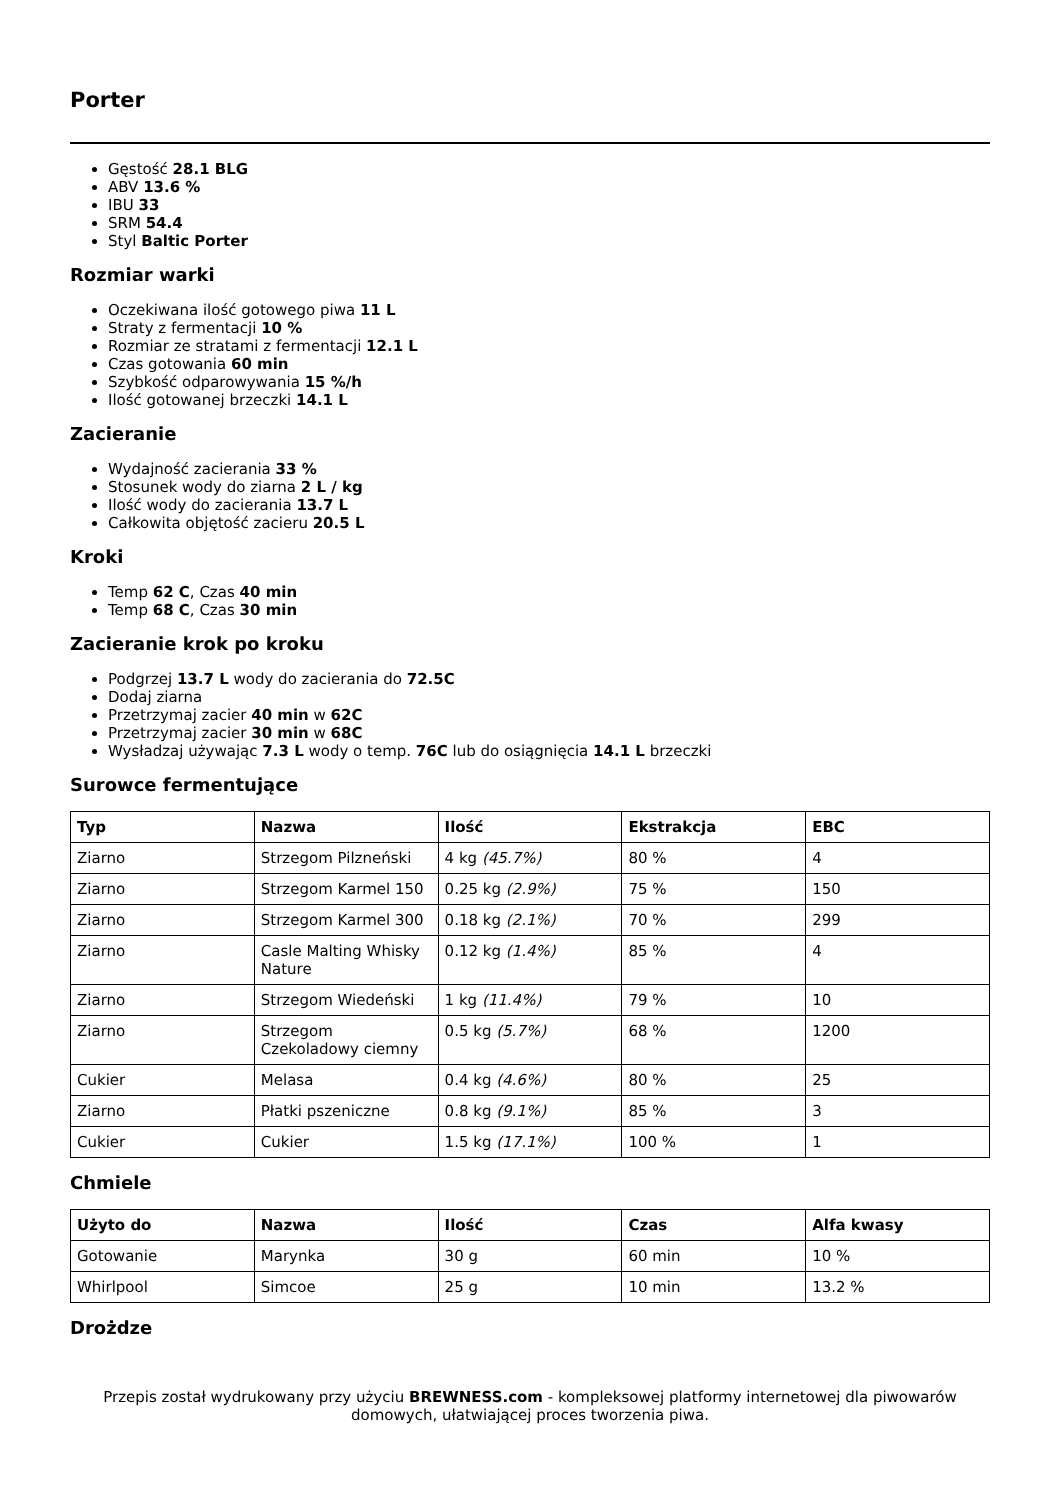Porter
Gęstość 28.1 BLG
ABV 13.6 %
IBU 33
SRM 54.4
Styl Baltic Porter
Rozmiar warki
Oczekiwana ilość gotowego piwa 11 L
Straty z fermentacji 10 %
Rozmiar ze stratami z fermentacji 12.1 L
Czas gotowania 60 min
Szybkość odparowywania 15 %/h
Ilość gotowanej brzeczki 14.1 L
Zacieranie
Wydajność zacierania 33 %
Stosunek wody do ziarna 2 L / kg
Ilość wody do zacierania 13.7 L
Całkowita objętość zacieru 20.5 L
Kroki
Temp 62 C, Czas 40 min
Temp 68 C, Czas 30 min
Zacieranie krok po kroku
Podgrzej 13.7 L wody do zacierania do 72.5C
Dodaj ziarna
Przetrzymaj zacier 40 min w 62C
Przetrzymaj zacier 30 min w 68C
Wysładzaj używając 7.3 L wody o temp. 76C lub do osiągnięcia 14.1 L brzeczki
Surowce fermentujące
| Typ | Nazwa | Ilość | Ekstrakcja | EBC |
| --- | --- | --- | --- | --- |
| Ziarno | Strzegom Pilzneński | 4 kg (45.7%) | 80 % | 4 |
| Ziarno | Strzegom Karmel 150 | 0.25 kg (2.9%) | 75 % | 150 |
| Ziarno | Strzegom Karmel 300 | 0.18 kg (2.1%) | 70 % | 299 |
| Ziarno | Casle Malting Whisky Nature | 0.12 kg (1.4%) | 85 % | 4 |
| Ziarno | Strzegom Wiedeński | 1 kg (11.4%) | 79 % | 10 |
| Ziarno | Strzegom Czekoladowy ciemny | 0.5 kg (5.7%) | 68 % | 1200 |
| Cukier | Melasa | 0.4 kg (4.6%) | 80 % | 25 |
| Ziarno | Płatki pszeniczne | 0.8 kg (9.1%) | 85 % | 3 |
| Cukier | Cukier | 1.5 kg (17.1%) | 100 % | 1 |
Chmiele
| Użyto do | Nazwa | Ilość | Czas | Alfa kwasy |
| --- | --- | --- | --- | --- |
| Gotowanie | Marynka | 30 g | 60 min | 10 % |
| Whirlpool | Simcoe | 25 g | 10 min | 13.2 % |
Drożdze
Przepis został wydrukowany przy użyciu BREWNESS.com - kompleksowej platformy internetowej dla piwowarów domowych, ułatwiającej proces tworzenia piwa.